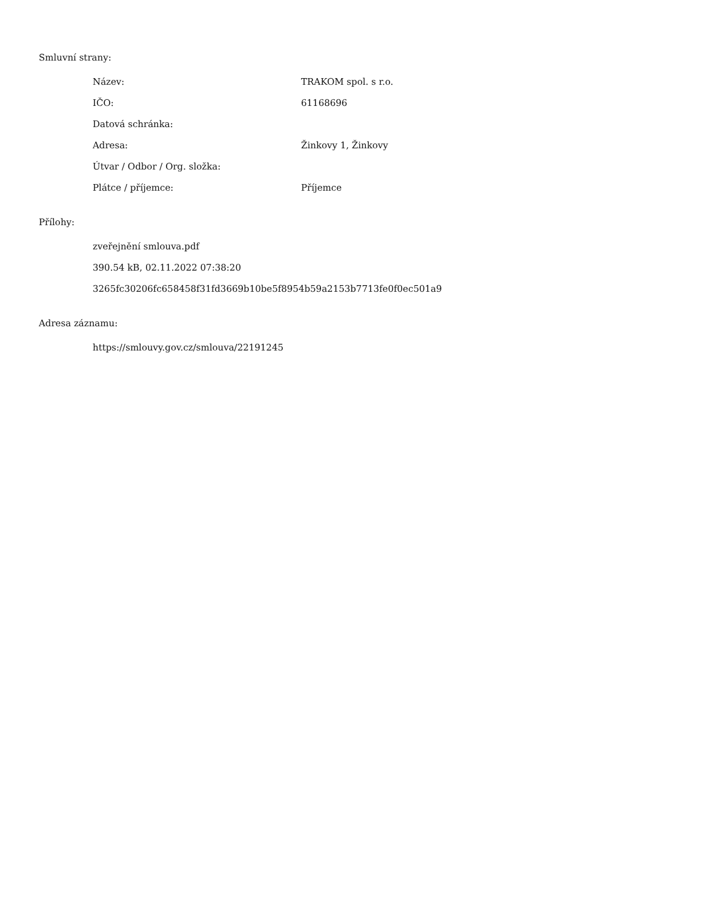Smluvní strany:
| Název: | TRAKOM spol. s r.o. |
| IČO: | 61168696 |
| Datová schránka: | |
| Adresa: | Žinkovy 1, Žinkovy |
| Útvar / Odbor / Org. složka: | |
| Plátce / příjemce: | Příjemce |
Přílohy:
zveřejnění smlouva.pdf
390.54 kB, 02.11.2022 07:38:20
3265fc30206fc658458f31fd3669b10be5f8954b59a2153b7713fe0f0ec501a9
Adresa záznamu:
https://smlouvy.gov.cz/smlouva/22191245